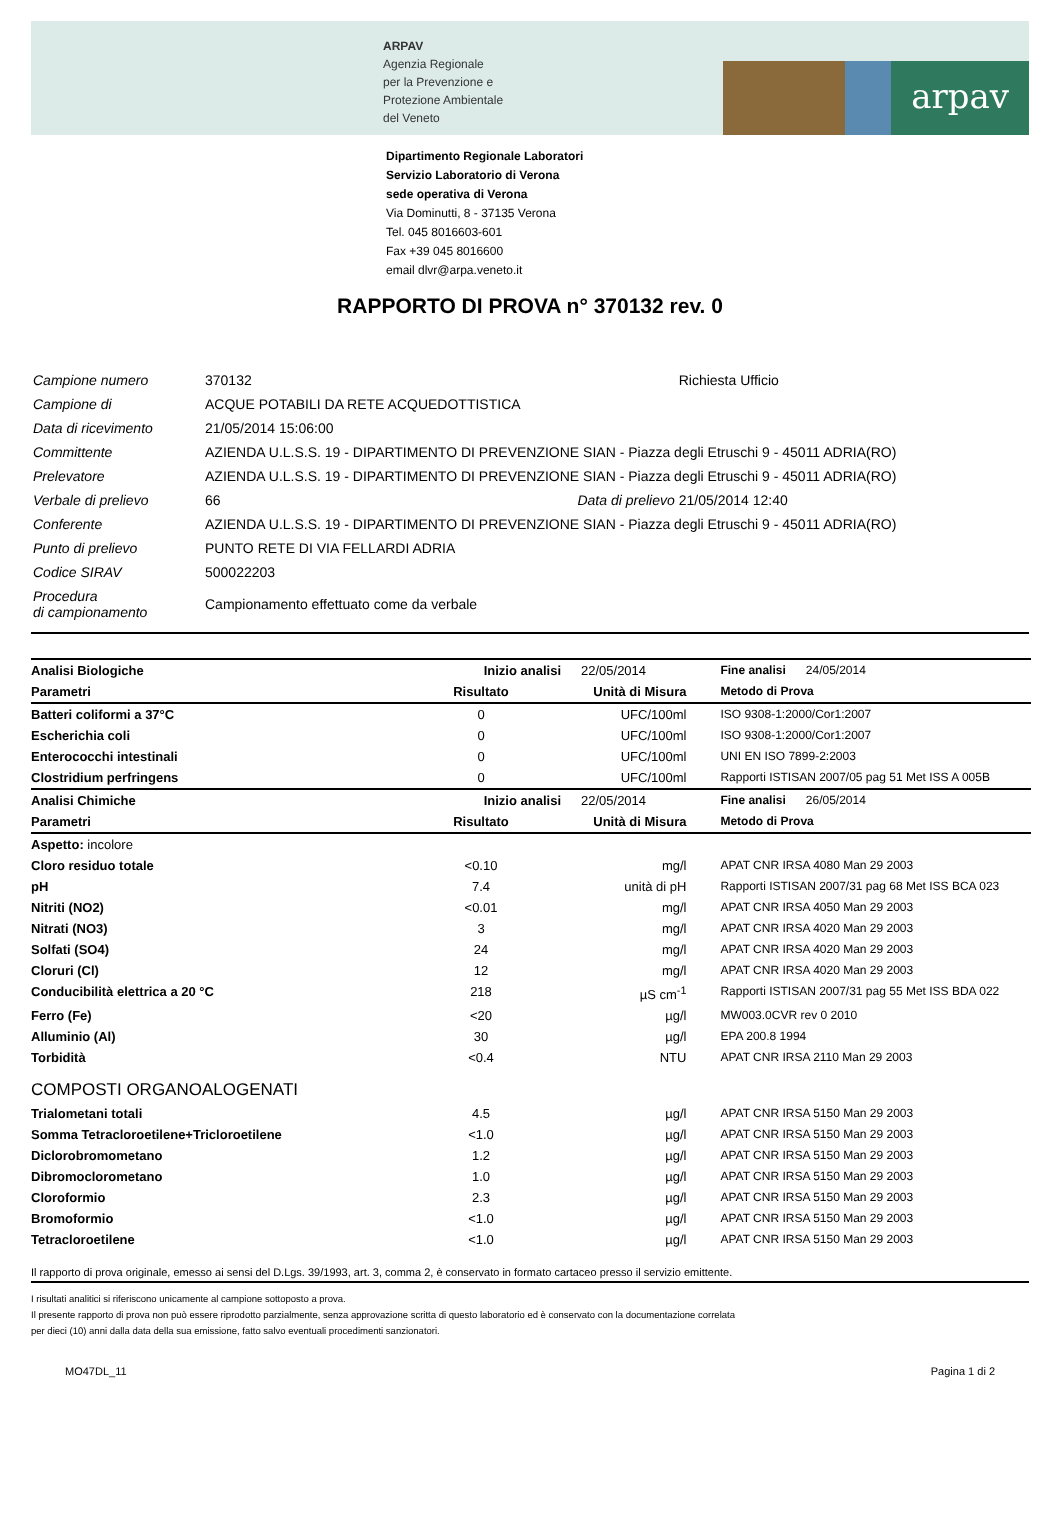ARPAV
Agenzia Regionale
per la Prevenzione e
Protezione Ambientale
del Veneto
arpav
Dipartimento Regionale Laboratori
Servizio Laboratorio di Verona
sede operativa di Verona
Via Dominutti, 8 - 37135 Verona
Tel. 045 8016603-601
Fax +39 045 8016600
email dlvr@arpa.veneto.it
RAPPORTO DI PROVA n° 370132 rev. 0
| Campione numero | 370132 | | Richiesta Ufficio |
| Campione di | ACQUE POTABILI DA RETE ACQUEDOTTISTICA | | |
| Data di ricevimento | 21/05/2014 15:06:00 | | |
| Committente | AZIENDA U.L.S.S. 19 - DIPARTIMENTO DI PREVENZIONE SIAN - Piazza degli Etruschi 9 - 45011 ADRIA(RO) | | |
| Prelevatore | AZIENDA U.L.S.S. 19 - DIPARTIMENTO DI PREVENZIONE SIAN - Piazza degli Etruschi 9 - 45011 ADRIA(RO) | | |
| Verbale di prelievo | 66 | Data di prelievo | 21/05/2014 12:40 |
| Conferente | AZIENDA U.L.S.S. 19 - DIPARTIMENTO DI PREVENZIONE SIAN - Piazza degli Etruschi 9 - 45011 ADRIA(RO) | | |
| Punto di prelievo | PUNTO RETE DI VIA FELLARDI ADRIA | | |
| Codice SIRAV | 500022203 | | |
| Procedura di campionamento | Campionamento effettuato come da verbale | | |
| Analisi Biologiche | Inizio analisi | 22/05/2014 | Fine analisi 24/05/2014 |
| Parametri | Risultato | Unità di Misura | Metodo di Prova |
| Batteri coliformi a 37°C | 0 | UFC/100ml | ISO 9308-1:2000/Cor1:2007 |
| Escherichia coli | 0 | UFC/100ml | ISO 9308-1:2000/Cor1:2007 |
| Enterococchi intestinali | 0 | UFC/100ml | UNI EN ISO 7899-2:2003 |
| Clostridium perfringens | 0 | UFC/100ml | Rapporti ISTISAN 2007/05 pag 51 Met ISS A 005B |
| Analisi Chimiche | Inizio analisi | 22/05/2014 | Fine analisi 26/05/2014 |
| Parametri | Risultato | Unità di Misura | Metodo di Prova |
| Aspetto: incolore | | | |
| Cloro residuo totale | <0.10 | mg/l | APAT CNR IRSA 4080 Man 29 2003 |
| pH | 7.4 | unità di pH | Rapporti ISTISAN 2007/31 pag 68 Met ISS BCA 023 |
| Nitriti (NO2) | <0.01 | mg/l | APAT CNR IRSA 4050 Man 29 2003 |
| Nitrati (NO3) | 3 | mg/l | APAT CNR IRSA 4020 Man 29 2003 |
| Solfati (SO4) | 24 | mg/l | APAT CNR IRSA 4020 Man 29 2003 |
| Cloruri (Cl) | 12 | mg/l | APAT CNR IRSA 4020 Man 29 2003 |
| Conducibilità elettrica a 20 °C | 218 | µS cm<sup>-1</sup> | Rapporti ISTISAN 2007/31 pag 55 Met ISS BDA 022 |
| Ferro (Fe) | <20 | µg/l | MW003.0CVR rev 0 2010 |
| Alluminio (Al) | 30 | µg/l | EPA 200.8 1994 |
| Torbidità | <0.4 | NTU | APAT CNR IRSA 2110 Man 29 2003 |
| COMPOSTI ORGANOALOGENATI | | | |
| Trialometani totali | 4.5 | µg/l | APAT CNR IRSA 5150 Man 29 2003 |
| Somma Tetracloroetilene+Tricloroetilene | <1.0 | µg/l | APAT CNR IRSA 5150 Man 29 2003 |
| Diclorobromometano | 1.2 | µg/l | APAT CNR IRSA 5150 Man 29 2003 |
| Dibromoclorometano | 1.0 | µg/l | APAT CNR IRSA 5150 Man 29 2003 |
| Cloroformio | 2.3 | µg/l | APAT CNR IRSA 5150 Man 29 2003 |
| Bromoformio | <1.0 | µg/l | APAT CNR IRSA 5150 Man 29 2003 |
| Tetracloroetilene | <1.0 | µg/l | APAT CNR IRSA 5150 Man 29 2003 |
Il rapporto di prova originale, emesso ai sensi del D.Lgs. 39/1993, art. 3, comma 2, è conservato in formato cartaceo presso il servizio emittente.
I risultati analitici si riferiscono unicamente al campione sottoposto a prova.
Il presente rapporto di prova non può essere riprodotto parzialmente, senza approvazione scritta di questo laboratorio ed è conservato con la documentazione correlata
per dieci (10) anni dalla data della sua emissione, fatto salvo eventuali procedimenti sanzionatori.
MO47DL_11 Pagina 1 di 2